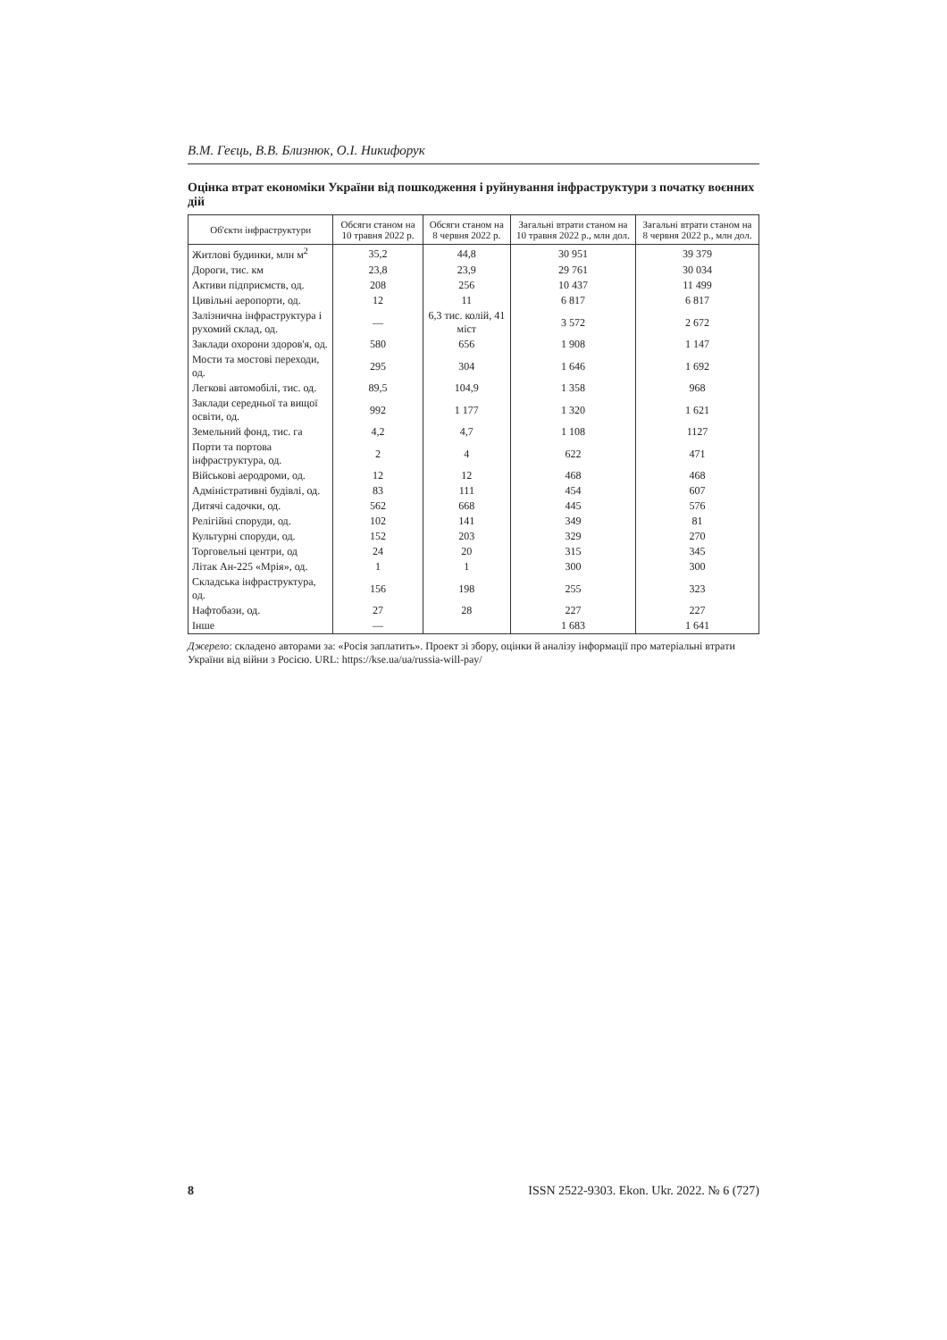В.М. Геєць, В.В. Близнюк, О.І. Никифорук
Оцінка втрат економіки України від пошкодження і руйнування інфраструктури з початку воєнних дій
| Об'єкти інфраструктури | Обсяги станом на 10 травня 2022 р. | Обсяги станом на 8 червня 2022 р. | Загальні втрати станом на 10 травня 2022 р., млн дол. | Загальні втрати станом на 8 червня 2022 р., млн дол. |
| --- | --- | --- | --- | --- |
| Житлові будинки, млн м<sup>2</sup> | 35,2 | 44,8 | 30 951 | 39 379 |
| Дороги, тис. км | 23,8 | 23,9 | 29 761 | 30 034 |
| Активи підприємств, од. | 208 | 256 | 10 437 | 11 499 |
| Цивільні аеропорти, од. | 12 | 11 | 6 817 | 6 817 |
| Залізнична інфраструктура і рухомий склад, од. | — | 6,3 тис. колій, 41 міст | 3 572 | 2 672 |
| Заклади охорони здоров'я, од. | 580 | 656 | 1 908 | 1 147 |
| Мости та мостові переходи, од. | 295 | 304 | 1 646 | 1 692 |
| Легкові автомобілі, тис. од. | 89,5 | 104,9 | 1 358 | 968 |
| Заклади середньої та вищої освіти, од. | 992 | 1 177 | 1 320 | 1 621 |
| Земельний фонд, тис. га | 4,2 | 4,7 | 1 108 | 1127 |
| Порти та портова інфраструктура, од. | 2 | 4 | 622 | 471 |
| Військові аеродроми, од. | 12 | 12 | 468 | 468 |
| Адміністративні будівлі, од. | 83 | 111 | 454 | 607 |
| Дитячі садочки, од. | 562 | 668 | 445 | 576 |
| Релігійні споруди, од. | 102 | 141 | 349 | 81 |
| Культурні споруди, од. | 152 | 203 | 329 | 270 |
| Торговельні центри, од | 24 | 20 | 315 | 345 |
| Літак Ан-225 «Мрія», од. | 1 | 1 | 300 | 300 |
| Складська інфраструктура, од. | 156 | 198 | 255 | 323 |
| Нафтобази, од. | 27 | 28 | 227 | 227 |
| Інше | — | | 1 683 | 1 641 |
Джерело: складено авторами за: «Росія заплатить». Проект зі збору, оцінки й аналізу інформації про матеріальні втрати України від війни з Росією. URL: https://kse.ua/ua/russia-will-pay/
8 ISSN 2522-9303. Ekon. Ukr. 2022. № 6 (727)